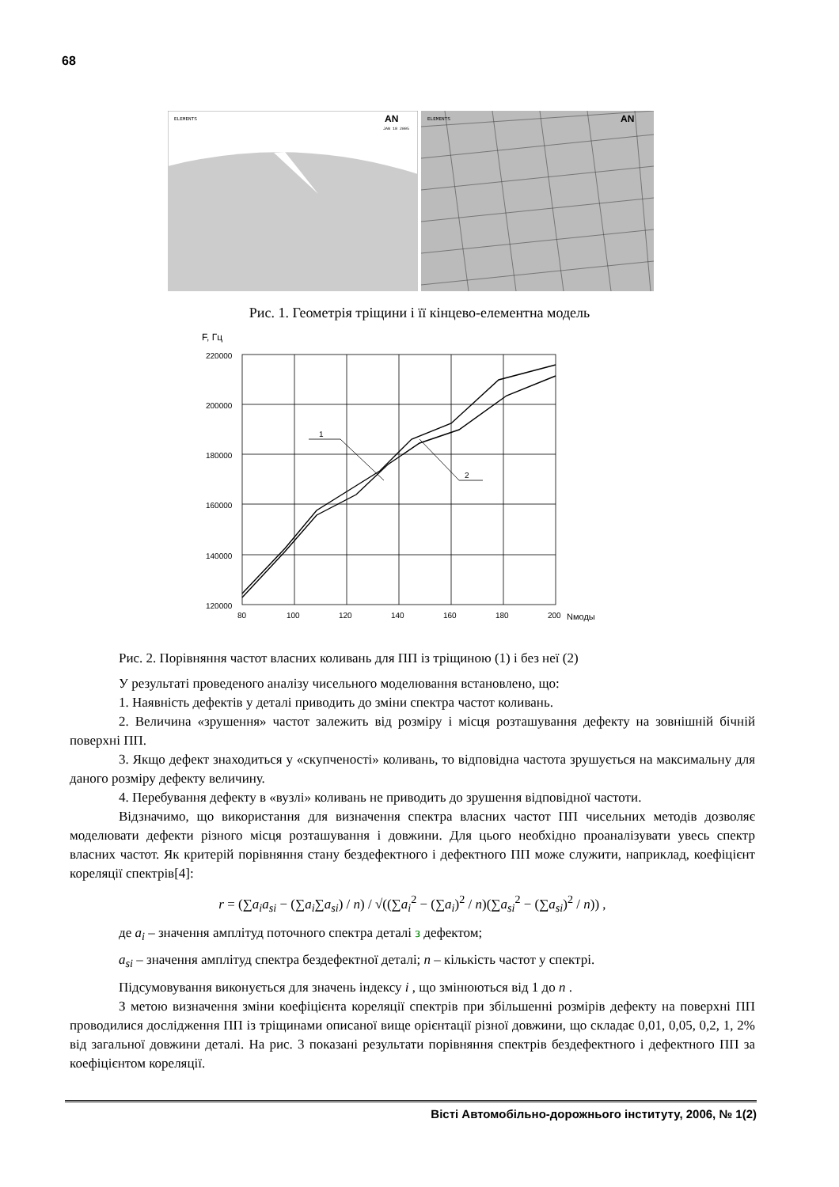68
ELEMENTS
AN
JAN 18 2005
ELEMENTS
AN
Рис. 1. Геометрія тріщини і її кінцево-елементна модель
F, Гц
1
2
220000
200000
180000
160000
140000
120000
80
100
120
140
160
180
200
Nмоды
Рис. 2. Порівняння частот власних коливань для ПП із тріщиною (1) і без неї (2)
У результаті проведеного аналізу чисельного моделювання встановлено, що:
1. Наявність дефектів у деталі приводить до зміни спектра частот коливань.
2. Величина «зрушення» частот залежить від розміру і місця розташування дефекту на зовнішній бічній поверхні ПП.
3. Якщо дефект знаходиться у «скупченості» коливань, то відповідна частота зрушується на максимальну для даного розміру дефекту величину.
4. Перебування дефекту в «вузлі» коливань не приводить до зрушення відповідної частоти.
Відзначимо, що використання для визначення спектра власних частот ПП чисельних методів дозволяє моделювати дефекти різного місця розташування і довжини. Для цього необхідно проаналізувати увесь спектр власних частот. Як критерій порівняння стану бездефектного і дефектного ПП може служити, наприклад, коефіцієнт кореляції спектрів[4]:
r = (∑a<sub>i</sub>a<sub>si</sub> − (∑a<sub>i</sub>∑a<sub>si</sub>) / n) / √((∑a<sub>i</sub><sup>2</sup> − (∑a<sub>i</sub>)<sup>2</sup> / n)(∑a<sub>si</sub><sup>2</sup> − (∑a<sub>si</sub>)<sup>2</sup> / n)) ,
де a<sub>i</sub> – значення амплітуд поточного спектра деталі з дефектом;
a<sub>si</sub> – значення амплітуд спектра бездефектної деталі; n – кількість частот у спектрі.
Підсумовування виконується для значень індексу i , що змінюються від 1 до n .
З метою визначення зміни коефіцієнта кореляції спектрів при збільшенні розмірів дефекту на поверхні ПП проводилися дослідження ПП із тріщинами описаної вище орієнтації різної довжини, що складає 0,01, 0,05, 0,2, 1, 2% від загальної довжини деталі. На рис. 3 показані результати порівняння спектрів бездефектного і дефектного ПП за коефіцієнтом кореляції.
Вісті Автомобільно-дорожнього інституту, 2006, № 1(2)